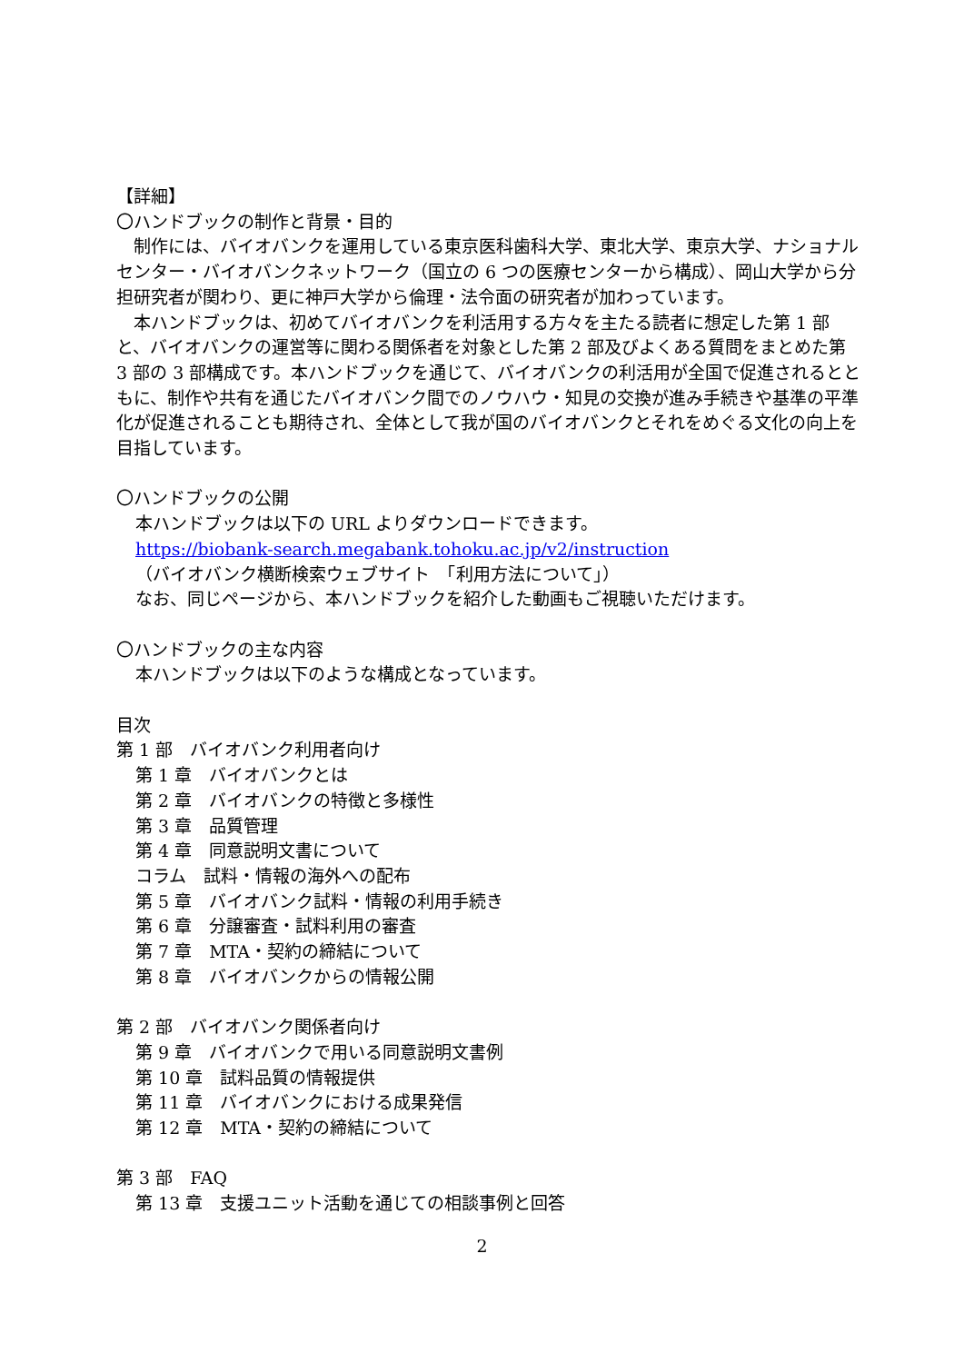【詳細】
〇ハンドブックの制作と背景・目的
　制作には、バイオバンクを運用している東京医科歯科大学、東北大学、東京大学、ナショナルセンター・バイオバンクネットワーク（国立の 6 つの医療センターから構成）、岡山大学から分担研究者が関わり、更に神戸大学から倫理・法令面の研究者が加わっています。
　本ハンドブックは、初めてバイオバンクを利活用する方々を主たる読者に想定した第 1 部と、バイオバンクの運営等に関わる関係者を対象とした第 2 部及びよくある質問をまとめた第 3 部の 3 部構成です。本ハンドブックを通じて、バイオバンクの利活用が全国で促進されるとともに、制作や共有を通じたバイオバンク間でのノウハウ・知見の交換が進み手続きや基準の平準化が促進されることも期待され、全体として我が国のバイオバンクとそれをめぐる文化の向上を目指しています。
〇ハンドブックの公開
本ハンドブックは以下の URL よりダウンロードできます。
https://biobank-search.megabank.tohoku.ac.jp/v2/instruction
（バイオバンク横断検索ウェブサイト　「利用方法について」）
なお、同じページから、本ハンドブックを紹介した動画もご視聴いただけます。
〇ハンドブックの主な内容
本ハンドブックは以下のような構成となっています。
目次
第 1 部　バイオバンク利用者向け
第 1 章　バイオバンクとは
第 2 章　バイオバンクの特徴と多様性
第 3 章　品質管理
第 4 章　同意説明文書について
コラム　試料・情報の海外への配布
第 5 章　バイオバンク試料・情報の利用手続き
第 6 章　分譲審査・試料利用の審査
第 7 章　MTA・契約の締結について
第 8 章　バイオバンクからの情報公開
第 2 部　バイオバンク関係者向け
第 9 章　バイオバンクで用いる同意説明文書例
第 10 章　試料品質の情報提供
第 11 章　バイオバンクにおける成果発信
第 12 章　MTA・契約の締結について
第 3 部　FAQ
第 13 章　支援ユニット活動を通じての相談事例と回答
2